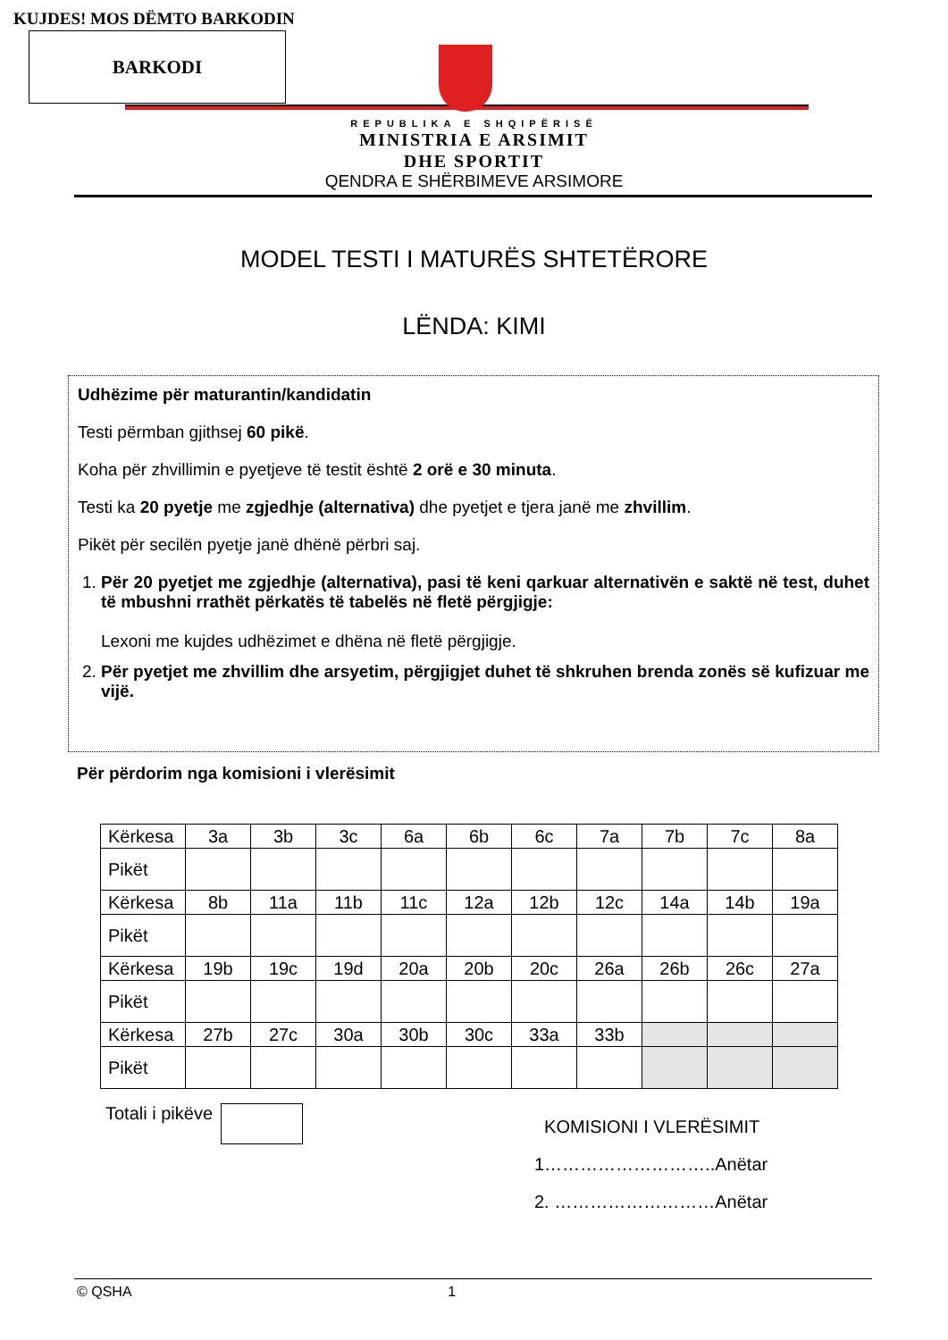KUJDES! MOS DËMTO BARKODIN
BARKODI
REPUBLIKA E SHQIPËRISË
MINISTRIA E ARSIMIT
DHE SPORTIT
QENDRA E SHËRBIMEVE ARSIMORE
MODEL TESTI I MATURËS SHTETËRORE
LËNDA: KIMI
Udhëzime për maturantin/kandidatin
Testi përmban gjithsej 60 pikë.
Koha për zhvillimin e pyetjeve të testit është 2 orë e 30 minuta.
Testi ka 20 pyetje me zgjedhje (alternativa) dhe pyetjet e tjera janë me zhvillim.
Pikët për secilën pyetje janë dhënë përbri saj.
1. Për 20 pyetjet me zgjedhje (alternativa), pasi të keni qarkuar alternativën e saktë në test, duhet të mbushni rrathët përkatës të tabelës në fletë përgjigje:
Lexoni me kujdes udhëzimet e dhëna në fletë përgjigje.
2. Për pyetjet me zhvillim dhe arsyetim, përgjigjet duhet të shkruhen brenda zonës së kufizuar me vijë.
Për përdorim nga komisioni i vlerësimit
| Kërkesa | 3a | 3b | 3c | 6a | 6b | 6c | 7a | 7b | 7c | 8a |
| Pikët | | | | | | | | | | |
| Kërkesa | 8b | 11a | 11b | 11c | 12a | 12b | 12c | 14a | 14b | 19a |
| Pikët | | | | | | | | | | |
| Kërkesa | 19b | 19c | 19d | 20a | 20b | 20c | 26a | 26b | 26c | 27a |
| Pikët | | | | | | | | | | |
| Kërkesa | 27b | 27c | 30a | 30b | 30c | 33a | 33b | | | |
| Pikët | | | | | | | | | | |
Totali i pikëve
KOMISIONI I VLERËSIMIT
1………………………..Anëtar
2. ………………………Anëtar
© QSHA 1